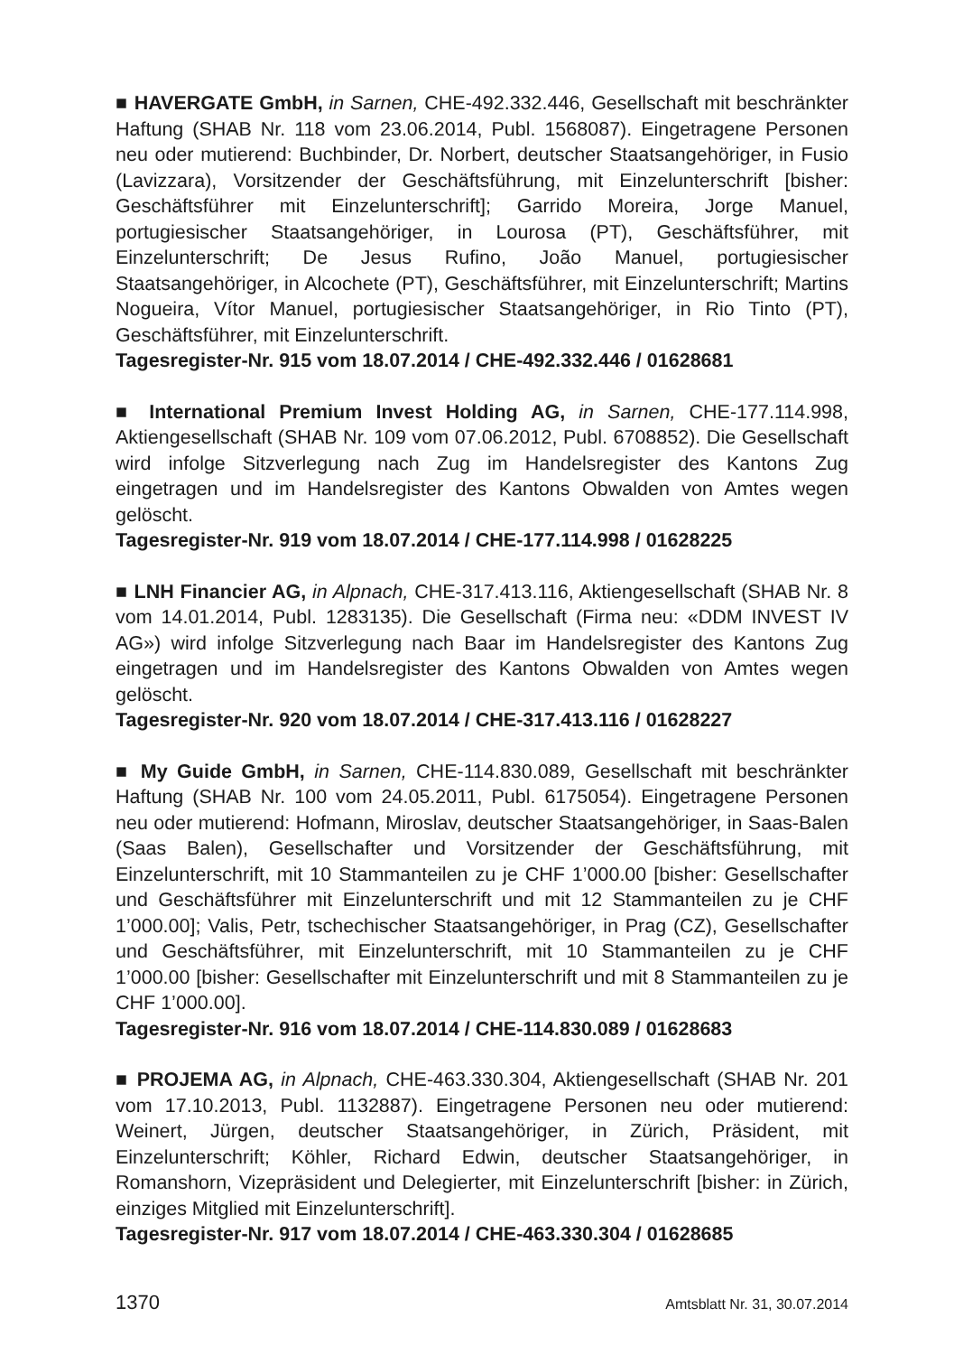■ HAVERGATE GmbH, in Sarnen, CHE-492.332.446, Gesellschaft mit beschränkter Haftung (SHAB Nr. 118 vom 23.06.2014, Publ. 1568087). Eingetragene Personen neu oder mutierend: Buchbinder, Dr. Norbert, deutscher Staatsangehöriger, in Fusio (Lavizzara), Vorsitzender der Geschäftsführung, mit Einzelunterschrift [bisher: Geschäftsführer mit Einzelunterschrift]; Garrido Moreira, Jorge Manuel, portugiesischer Staatsangehöriger, in Lourosa (PT), Geschäftsführer, mit Einzelunterschrift; De Jesus Rufino, João Manuel, portugiesischer Staatsangehöriger, in Alcochete (PT), Geschäftsführer, mit Einzelunterschrift; Martins Nogueira, Vítor Manuel, portugiesischer Staatsangehöriger, in Rio Tinto (PT), Geschäftsführer, mit Einzelunterschrift.
Tagesregister-Nr. 915 vom 18.07.2014 / CHE-492.332.446 / 01628681
■ International Premium Invest Holding AG, in Sarnen, CHE-177.114.998, Aktiengesellschaft (SHAB Nr. 109 vom 07.06.2012, Publ. 6708852). Die Gesellschaft wird infolge Sitzverlegung nach Zug im Handelsregister des Kantons Zug eingetragen und im Handelsregister des Kantons Obwalden von Amtes wegen gelöscht.
Tagesregister-Nr. 919 vom 18.07.2014 / CHE-177.114.998 / 01628225
■ LNH Financier AG, in Alpnach, CHE-317.413.116, Aktiengesellschaft (SHAB Nr. 8 vom 14.01.2014, Publ. 1283135). Die Gesellschaft (Firma neu: «DDM INVEST IV AG») wird infolge Sitzverlegung nach Baar im Handelsregister des Kantons Zug eingetragen und im Handelsregister des Kantons Obwalden von Amtes wegen gelöscht.
Tagesregister-Nr. 920 vom 18.07.2014 / CHE-317.413.116 / 01628227
■ My Guide GmbH, in Sarnen, CHE-114.830.089, Gesellschaft mit beschränkter Haftung (SHAB Nr. 100 vom 24.05.2011, Publ. 6175054). Eingetragene Personen neu oder mutierend: Hofmann, Miroslav, deutscher Staatsangehöriger, in Saas-Balen (Saas Balen), Gesellschafter und Vorsitzender der Geschäftsführung, mit Einzelunterschrift, mit 10 Stammanteilen zu je CHF 1’000.00 [bisher: Gesellschafter und Geschäftsführer mit Einzelunterschrift und mit 12 Stammanteilen zu je CHF 1’000.00]; Valis, Petr, tschechischer Staatsangehöriger, in Prag (CZ), Gesellschafter und Geschäftsführer, mit Einzelunterschrift, mit 10 Stammanteilen zu je CHF 1’000.00 [bisher: Gesellschafter mit Einzelunterschrift und mit 8 Stammanteilen zu je CHF 1’000.00].
Tagesregister-Nr. 916 vom 18.07.2014 / CHE-114.830.089 / 01628683
■ PROJEMA AG, in Alpnach, CHE-463.330.304, Aktiengesellschaft (SHAB Nr. 201 vom 17.10.2013, Publ. 1132887). Eingetragene Personen neu oder mutierend: Weinert, Jürgen, deutscher Staatsangehöriger, in Zürich, Präsident, mit Einzelunterschrift; Köhler, Richard Edwin, deutscher Staatsangehöriger, in Romanshorn, Vizepräsident und Delegierter, mit Einzelunterschrift [bisher: in Zürich, einziges Mitglied mit Einzelunterschrift].
Tagesregister-Nr. 917 vom 18.07.2014 / CHE-463.330.304 / 01628685
1370 Amtsblatt Nr. 31, 30.07.2014